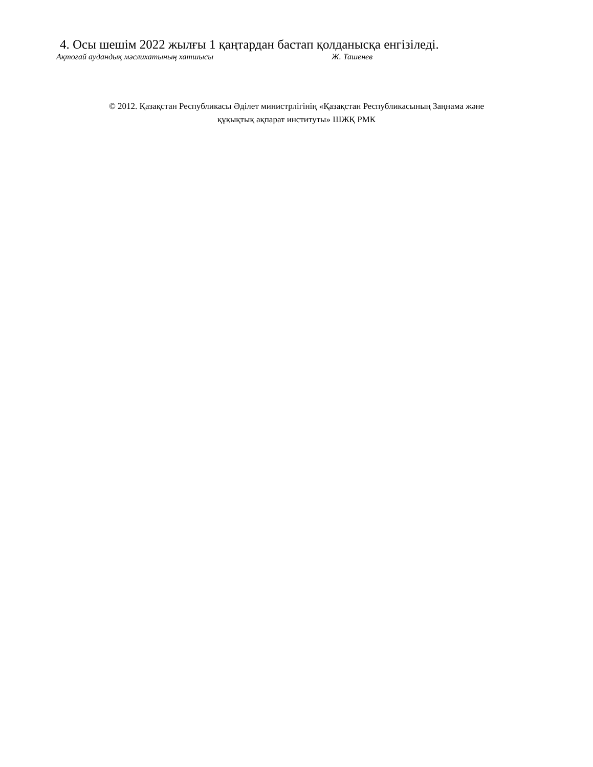4. Осы шешім 2022 жылғы 1 қаңтардан бастап қолданысқа енгізіледі.
Ақтоғай аудандық мәслихатының хатшысы Ж. Ташенев
© 2012. Қазақстан Республикасы Әділет министрлігінің «Қазақстан Республикасының Заңнама және
құқықтық ақпарат институты» ШЖҚ РМК